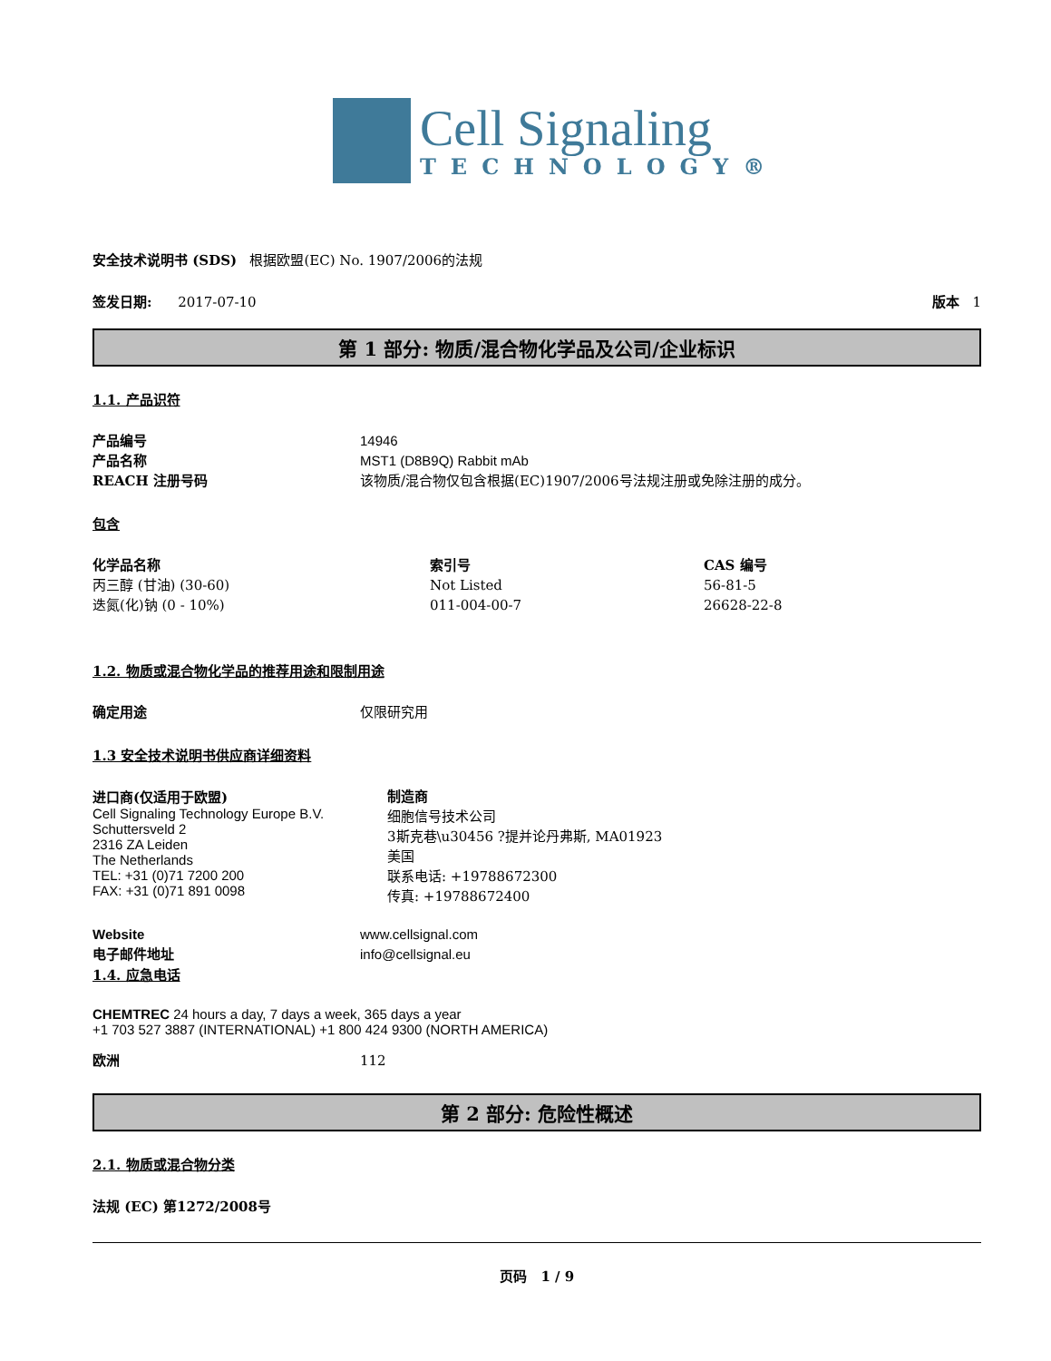Cell Signaling
TECHNOLOGY®
安全技术说明书 (SDS) 根据欧盟(EC) No. 1907/2006的法规
签发日期: 2017-07-10 版本 1
第 1 部分: 物质/混合物化学品及公司/企业标识
1.1. 产品识符
产品编号 14946
产品名称 MST1 (D8B9Q) Rabbit mAb
REACH 注册号码 该物质/混合物仅包含根据(EC)1907/2006号法规注册或免除注册的成分。
包含
| 化学品名称 | 索引号 | CAS 编号 |
| --- | --- | --- |
| 丙三醇 (甘油) (30-60) | Not Listed | 56-81-5 |
| 迭氮(化)钠 (0 - 10%) | 011-004-00-7 | 26628-22-8 |
1.2. 物质或混合物化学品的推荐用途和限制用途
确定用途 仅限研究用
1.3 安全技术说明书供应商详细资料
进口商(仅适用于欧盟)
Cell Signaling Technology Europe B.V.
Schuttersveld 2
2316 ZA Leiden
The Netherlands
TEL: +31 (0)71 7200 200
FAX: +31 (0)71 891 0098
制造商
细胞信号技术公司
3斯克巷\u30456 ?提并论丹弗斯, MA01923
美国
联系电话: +19788672300
传真: +19788672400
Website www.cellsignal.com
电子邮件地址 info@cellsignal.eu
1.4. 应急电话
CHEMTREC 24 hours a day, 7 days a week, 365 days a year
+1 703 527 3887 (INTERNATIONAL) +1 800 424 9300 (NORTH AMERICA)
欧洲 112
第 2 部分: 危险性概述
2.1. 物质或混合物分类
法规 (EC) 第1272/2008号
页码 1 / 9